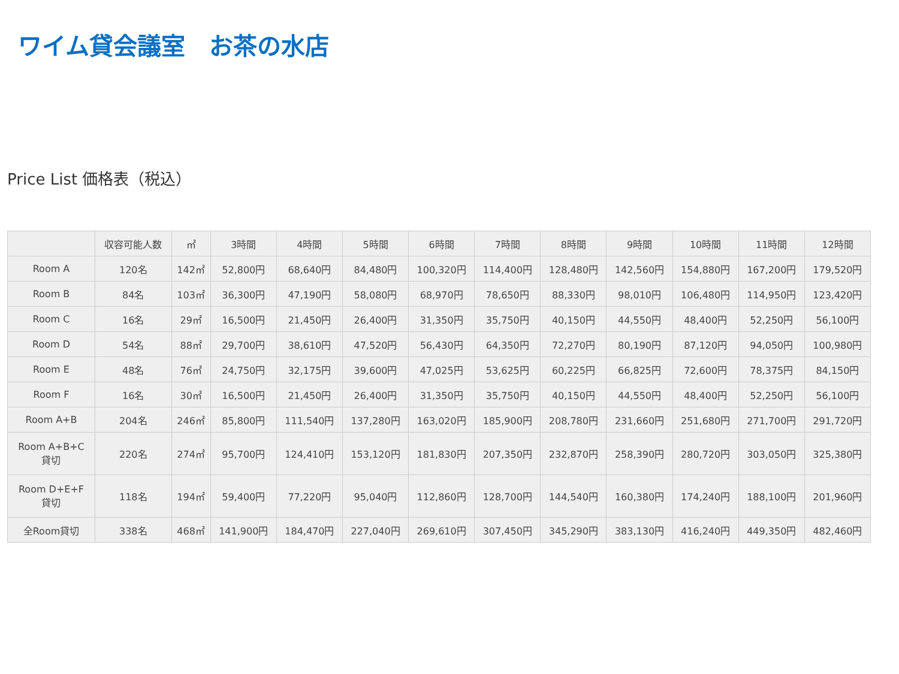ワイム貸会議室　お茶の水店
Price List 価格表（税込）
| | 収容可能人数 | ㎡ | 3時間 | 4時間 | 5時間 | 6時間 | 7時間 | 8時間 | 9時間 | 10時間 | 11時間 | 12時間 |
| --- | --- | --- | --- | --- | --- | --- | --- | --- | --- | --- | --- | --- |
| Room A | 120名 | 142㎡ | 52,800円 | 68,640円 | 84,480円 | 100,320円 | 114,400円 | 128,480円 | 142,560円 | 154,880円 | 167,200円 | 179,520円 |
| Room B | 84名 | 103㎡ | 36,300円 | 47,190円 | 58,080円 | 68,970円 | 78,650円 | 88,330円 | 98,010円 | 106,480円 | 114,950円 | 123,420円 |
| Room C | 16名 | 29㎡ | 16,500円 | 21,450円 | 26,400円 | 31,350円 | 35,750円 | 40,150円 | 44,550円 | 48,400円 | 52,250円 | 56,100円 |
| Room D | 54名 | 88㎡ | 29,700円 | 38,610円 | 47,520円 | 56,430円 | 64,350円 | 72,270円 | 80,190円 | 87,120円 | 94,050円 | 100,980円 |
| Room E | 48名 | 76㎡ | 24,750円 | 32,175円 | 39,600円 | 47,025円 | 53,625円 | 60,225円 | 66,825円 | 72,600円 | 78,375円 | 84,150円 |
| Room F | 16名 | 30㎡ | 16,500円 | 21,450円 | 26,400円 | 31,350円 | 35,750円 | 40,150円 | 44,550円 | 48,400円 | 52,250円 | 56,100円 |
| Room A+B | 204名 | 246㎡ | 85,800円 | 111,540円 | 137,280円 | 163,020円 | 185,900円 | 208,780円 | 231,660円 | 251,680円 | 271,700円 | 291,720円 |
| Room A+B+C 貸切 | 220名 | 274㎡ | 95,700円 | 124,410円 | 153,120円 | 181,830円 | 207,350円 | 232,870円 | 258,390円 | 280,720円 | 303,050円 | 325,380円 |
| Room D+E+F 貸切 | 118名 | 194㎡ | 59,400円 | 77,220円 | 95,040円 | 112,860円 | 128,700円 | 144,540円 | 160,380円 | 174,240円 | 188,100円 | 201,960円 |
| 全Room貸切 | 338名 | 468㎡ | 141,900円 | 184,470円 | 227,040円 | 269,610円 | 307,450円 | 345,290円 | 383,130円 | 416,240円 | 449,350円 | 482,460円 |